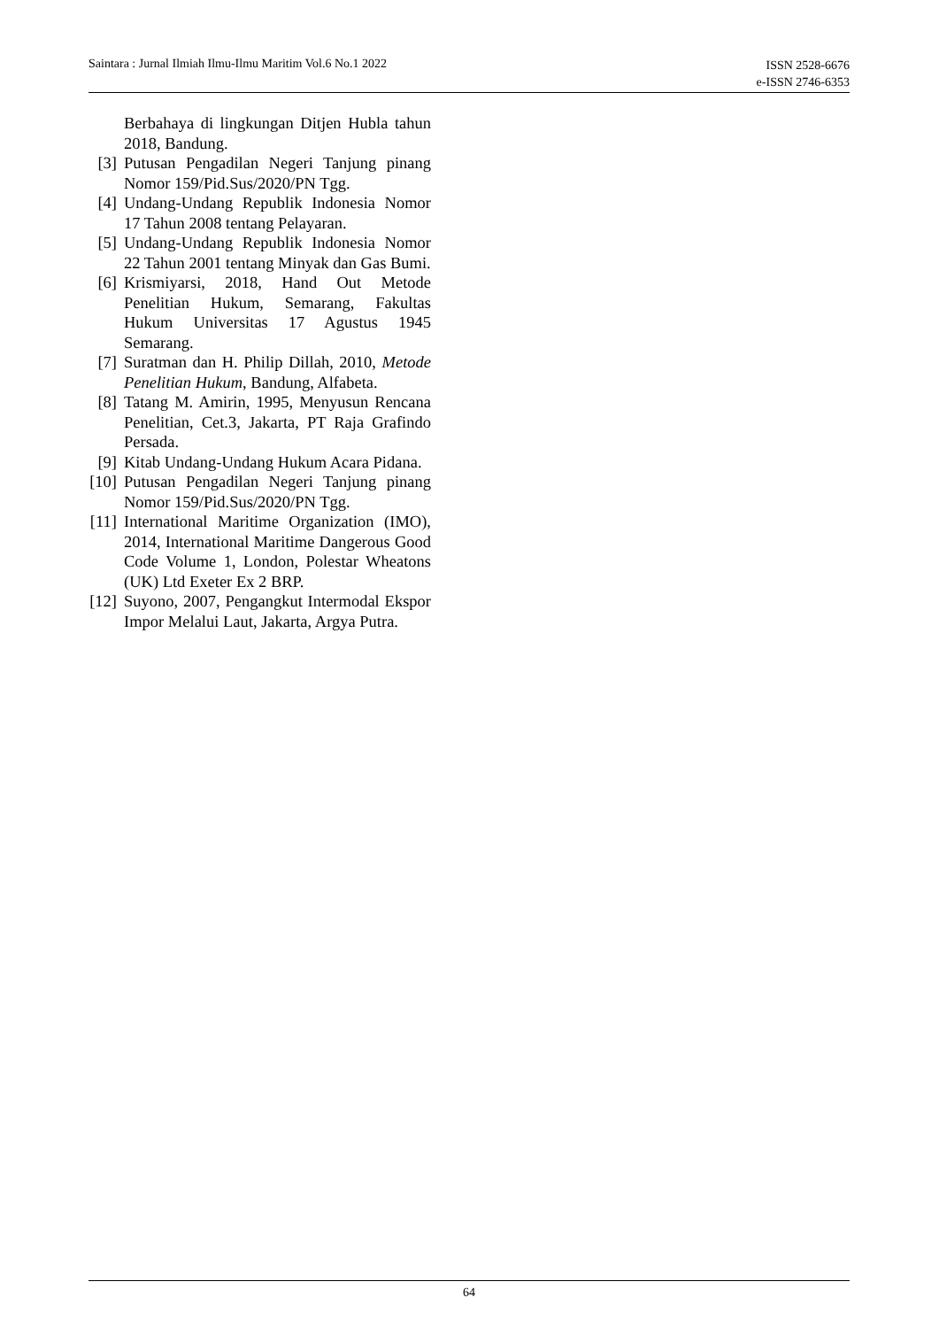Saintara : Jurnal Ilmiah Ilmu-Ilmu Maritim Vol.6 No.1 2022
ISSN 2528-6676
e-ISSN 2746-6353
Berbahaya di lingkungan Ditjen Hubla tahun 2018, Bandung.
[3] Putusan Pengadilan Negeri Tanjung pinang Nomor 159/Pid.Sus/2020/PN Tgg.
[4] Undang-Undang Republik Indonesia Nomor 17 Tahun 2008 tentang Pelayaran.
[5] Undang-Undang Republik Indonesia Nomor 22 Tahun 2001 tentang Minyak dan Gas Bumi.
[6] Krismiyarsi, 2018, Hand Out Metode Penelitian Hukum, Semarang, Fakultas Hukum Universitas 17 Agustus 1945 Semarang.
[7] Suratman dan H. Philip Dillah, 2010, Metode Penelitian Hukum, Bandung, Alfabeta.
[8] Tatang M. Amirin, 1995, Menyusun Rencana Penelitian, Cet.3, Jakarta, PT Raja Grafindo Persada.
[9] Kitab Undang-Undang Hukum Acara Pidana.
[10] Putusan Pengadilan Negeri Tanjung pinang Nomor 159/Pid.Sus/2020/PN Tgg.
[11] International Maritime Organization (IMO), 2014, International Maritime Dangerous Good Code Volume 1, London, Polestar Wheatons (UK) Ltd Exeter Ex 2 BRP.
[12] Suyono, 2007, Pengangkut Intermodal Ekspor Impor Melalui Laut, Jakarta, Argya Putra.
64